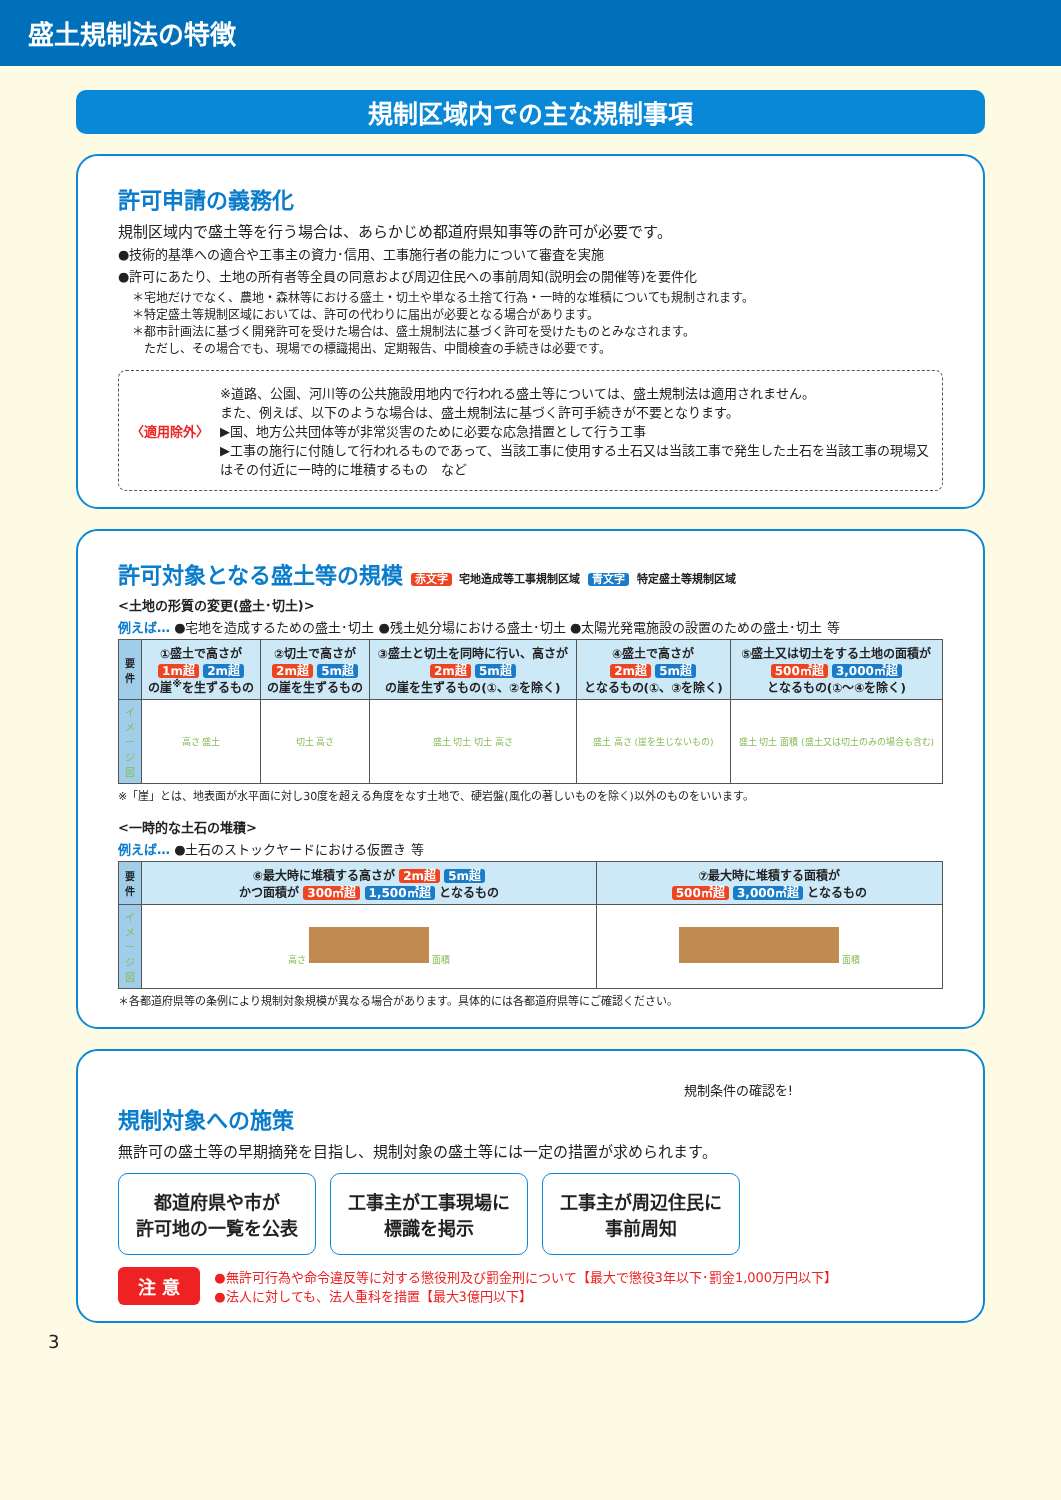盛土規制法の特徴
規制区域内での主な規制事項
許可申請の義務化
規制区域内で盛土等を行う場合は、あらかじめ都道府県知事等の許可が必要です。
●技術的基準への適合や工事主の資力･信用、工事施行者の能力について審査を実施
●許可にあたり、土地の所有者等全員の同意および周辺住民への事前周知(説明会の開催等)を要件化
＊宅地だけでなく、農地・森林等における盛土・切土や単なる土捨て行為・一時的な堆積についても規制されます。
＊特定盛土等規制区域においては、許可の代わりに届出が必要となる場合があります。
＊都市計画法に基づく開発許可を受けた場合は、盛土規制法に基づく許可を受けたものとみなされます。
　ただし、その場合でも、現場での標識掲出、定期報告、中間検査の手続きは必要です。
〈適用除外〉 ※道路、公園、河川等の公共施設用地内で行われる盛土等については、盛土規制法は適用されません。
また、例えば、以下のような場合は、盛土規制法に基づく許可手続きが不要となります。
▶国、地方公共団体等が非常災害のために必要な応急措置として行う工事
▶工事の施行に付随して行われるものであって、当該工事に使用する土石又は当該工事で発生した土石を当該工事の現場又はその付近に一時的に堆積するもの　など
許可対象となる盛土等の規模 赤文字 宅地造成等工事規制区域 青文字 特定盛土等規制区域
<土地の形質の変更(盛土･切土)>
例えば… ●宅地を造成するための盛土･切土 ●残土処分場における盛土･切土 ●太陽光発電施設の設置のための盛土･切土 等
| 要件 | ①盛土で高さが 1m超 2m超 の崖<sup>※</sup>を生ずるもの | ②切土で高さが 2m超 5m超 の崖を生ずるもの | ③盛土と切土を同時に行い、高さが 2m超 5m超 の崖を生ずるもの(①、②を除く) | ④盛土で高さが 2m超 5m超 となるもの(①、③を除く) | ⑤盛土又は切土をする土地の面積が 500㎡超 3,000㎡超 となるもの(①～④を除く) |
| イメージ図 | 高さ 盛土 | 切土 高さ | 盛土 切土 切土 高さ | 盛土 高さ (崖を生じないもの) | 盛土 切土 面積 (盛土又は切土のみの場合も含む) |
※「崖」とは、地表面が水平面に対し30度を超える角度をなす土地で、硬岩盤(風化の著しいものを除く)以外のものをいいます。
<一時的な土石の堆積>
例えば… ●土石のストックヤードにおける仮置き 等
| 要件 | ⑥最大時に堆積する高さが 2m超 5m超 かつ面積が 300㎡超 1,500㎡超 となるもの | ⑦最大時に堆積する面積が 500㎡超 3,000㎡超 となるもの |
| イメージ図 | 高さ 面積 | 面積 |
＊各都道府県等の条例により規制対象規模が異なる場合があります。具体的には各都道府県等にご確認ください。
規制条件の確認を!
規制対象への施策
無許可の盛土等の早期摘発を目指し、規制対象の盛土等には一定の措置が求められます。
都道府県や市が
許可地の一覧を公表
工事主が工事現場に
標識を掲示
工事主が周辺住民に
事前周知
注 意
●無許可行為や命令違反等に対する懲役刑及び罰金刑について【最大で懲役3年以下･罰金1,000万円以下】
●法人に対しても、法人重科を措置【最大3億円以下】
3